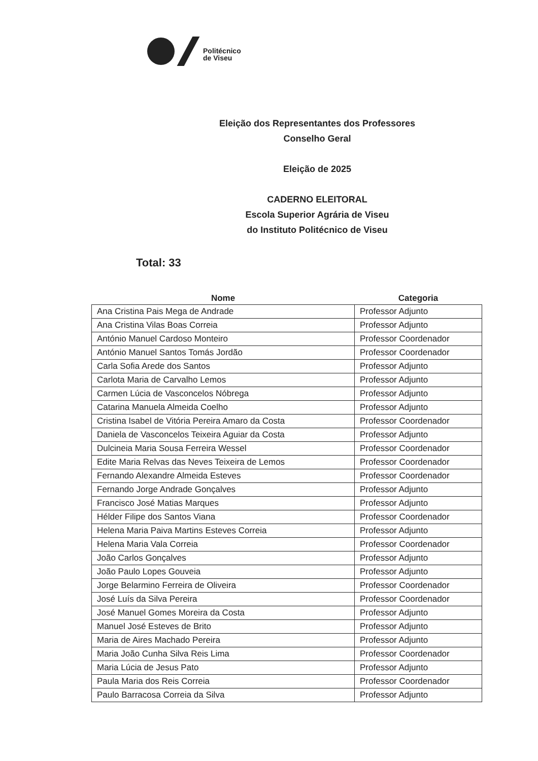Politécnico
de Viseu
Eleição dos Representantes dos Professores
Conselho Geral
Eleição de 2025
CADERNO ELEITORAL
Escola Superior Agrária de Viseu
do Instituto Politécnico de Viseu
Total: 33
| Nome | Categoria |
| --- | --- |
| Ana Cristina Pais Mega de Andrade | Professor Adjunto |
| Ana Cristina Vilas Boas Correia | Professor Adjunto |
| António Manuel Cardoso Monteiro | Professor Coordenador |
| António Manuel Santos Tomás Jordão | Professor Coordenador |
| Carla Sofia Arede dos Santos | Professor Adjunto |
| Carlota Maria de Carvalho Lemos | Professor Adjunto |
| Carmen Lúcia de Vasconcelos Nóbrega | Professor Adjunto |
| Catarina Manuela Almeida Coelho | Professor Adjunto |
| Cristina Isabel de Vitória Pereira Amaro da Costa | Professor Coordenador |
| Daniela de Vasconcelos Teixeira Aguiar da Costa | Professor Adjunto |
| Dulcineia Maria Sousa Ferreira Wessel | Professor Coordenador |
| Edite Maria Relvas das Neves Teixeira de Lemos | Professor Coordenador |
| Fernando Alexandre Almeida Esteves | Professor Coordenador |
| Fernando Jorge Andrade Gonçalves | Professor Adjunto |
| Francisco José Matias Marques | Professor Adjunto |
| Hélder Filipe dos Santos Viana | Professor Coordenador |
| Helena Maria Paiva Martins Esteves Correia | Professor Adjunto |
| Helena Maria Vala Correia | Professor Coordenador |
| João Carlos Gonçalves | Professor Adjunto |
| João Paulo Lopes Gouveia | Professor Adjunto |
| Jorge Belarmino Ferreira de Oliveira | Professor Coordenador |
| José Luís da Silva Pereira | Professor Coordenador |
| José Manuel Gomes Moreira da Costa | Professor Adjunto |
| Manuel José Esteves de Brito | Professor Adjunto |
| Maria de Aires Machado Pereira | Professor Adjunto |
| Maria João Cunha Silva Reis Lima | Professor Coordenador |
| Maria Lúcia de Jesus Pato | Professor Adjunto |
| Paula Maria dos Reis Correia | Professor Coordenador |
| Paulo Barracosa Correia da Silva | Professor Adjunto |